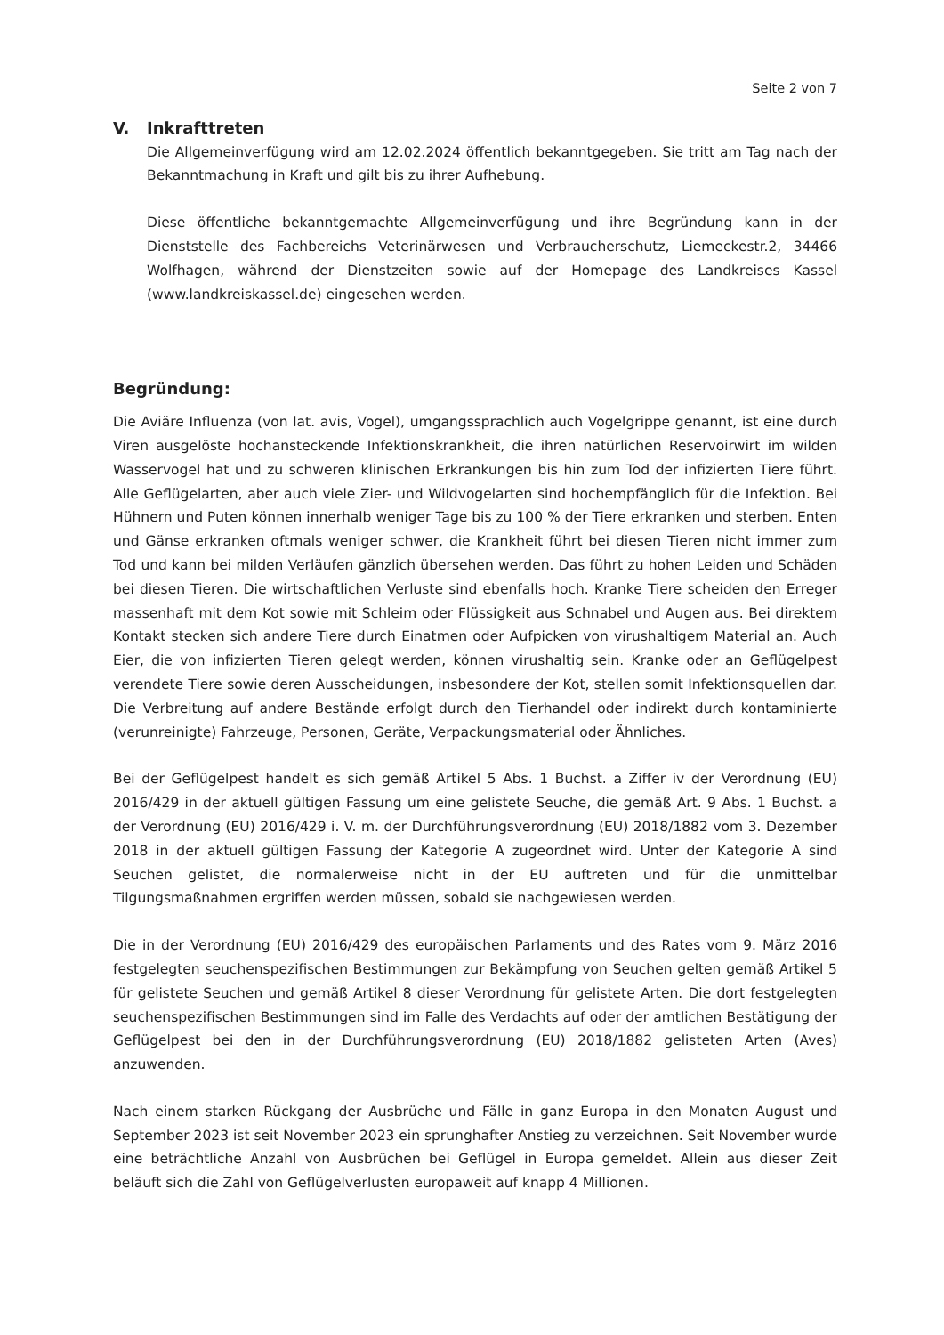Seite 2 von 7
V. Inkrafttreten
Die Allgemeinverfügung wird am 12.02.2024 öffentlich bekanntgegeben. Sie tritt am Tag nach der Bekanntmachung in Kraft und gilt bis zu ihrer Aufhebung.
Diese öffentliche bekanntgemachte Allgemeinverfügung und ihre Begründung kann in der Dienststelle des Fachbereichs Veterinärwesen und Verbraucherschutz, Liemeckestr.2, 34466 Wolfhagen, während der Dienstzeiten sowie auf der Homepage des Landkreises Kassel (www.landkreiskassel.de) eingesehen werden.
Begründung:
Die Aviäre Influenza (von lat. avis, Vogel), umgangssprachlich auch Vogelgrippe genannt, ist eine durch Viren ausgelöste hochansteckende Infektionskrankheit, die ihren natürlichen Reservoirwirt im wilden Wasservogel hat und zu schweren klinischen Erkrankungen bis hin zum Tod der infizierten Tiere führt. Alle Geflügelarten, aber auch viele Zier- und Wildvogelarten sind hochempfänglich für die Infektion. Bei Hühnern und Puten können innerhalb weniger Tage bis zu 100 % der Tiere erkranken und sterben. Enten und Gänse erkranken oftmals weniger schwer, die Krankheit führt bei diesen Tieren nicht immer zum Tod und kann bei milden Verläufen gänzlich übersehen werden. Das führt zu hohen Leiden und Schäden bei diesen Tieren. Die wirtschaftlichen Verluste sind ebenfalls hoch. Kranke Tiere scheiden den Erreger massenhaft mit dem Kot sowie mit Schleim oder Flüssigkeit aus Schnabel und Augen aus. Bei direktem Kontakt stecken sich andere Tiere durch Einatmen oder Aufpicken von virushaltigem Material an. Auch Eier, die von infizierten Tieren gelegt werden, können virushaltig sein. Kranke oder an Geflügelpest verendete Tiere sowie deren Ausscheidungen, insbesondere der Kot, stellen somit Infektionsquellen dar. Die Verbreitung auf andere Bestände erfolgt durch den Tierhandel oder indirekt durch kontaminierte (verunreinigte) Fahrzeuge, Personen, Geräte, Verpackungsmaterial oder Ähnliches.
Bei der Geflügelpest handelt es sich gemäß Artikel 5 Abs. 1 Buchst. a Ziffer iv der Verordnung (EU) 2016/429 in der aktuell gültigen Fassung um eine gelistete Seuche, die gemäß Art. 9 Abs. 1 Buchst. a der Verordnung (EU) 2016/429 i. V. m. der Durchführungsverordnung (EU) 2018/1882 vom 3. Dezember 2018 in der aktuell gültigen Fassung der Kategorie A zugeordnet wird. Unter der Kategorie A sind Seuchen gelistet, die normalerweise nicht in der EU auftreten und für die unmittelbar Tilgungsmaßnahmen ergriffen werden müssen, sobald sie nachgewiesen werden.
Die in der Verordnung (EU) 2016/429 des europäischen Parlaments und des Rates vom 9. März 2016 festgelegten seuchenspezifischen Bestimmungen zur Bekämpfung von Seuchen gelten gemäß Artikel 5 für gelistete Seuchen und gemäß Artikel 8 dieser Verordnung für gelistete Arten. Die dort festgelegten seuchenspezifischen Bestimmungen sind im Falle des Verdachts auf oder der amtlichen Bestätigung der Geflügelpest bei den in der Durchführungsverordnung (EU) 2018/1882 gelisteten Arten (Aves) anzuwenden.
Nach einem starken Rückgang der Ausbrüche und Fälle in ganz Europa in den Monaten August und September 2023 ist seit November 2023 ein sprunghafter Anstieg zu verzeichnen. Seit November wurde eine beträchtliche Anzahl von Ausbrüchen bei Geflügel in Europa gemeldet. Allein aus dieser Zeit beläuft sich die Zahl von Geflügelverlusten europaweit auf knapp 4 Millionen.